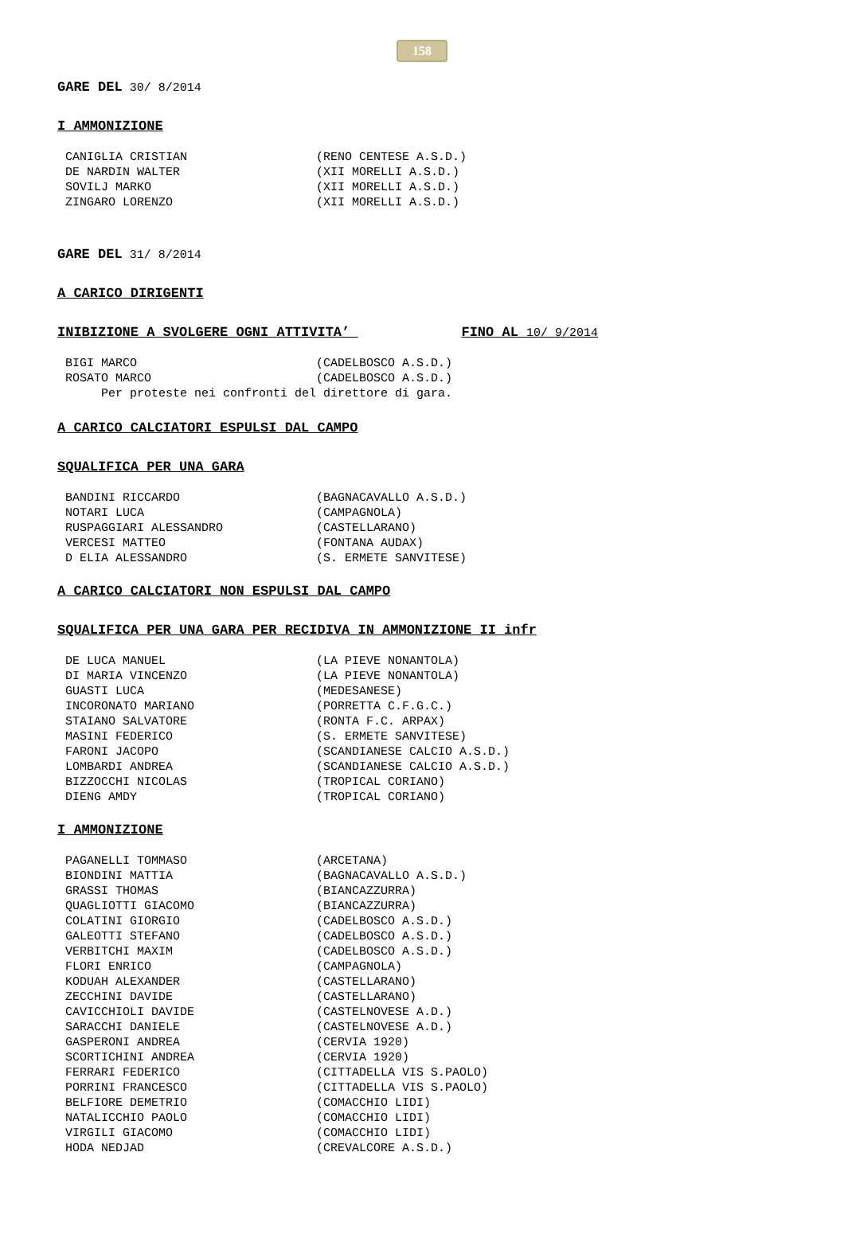158
GARE DEL 30/ 8/2014
I AMMONIZIONE
CANIGLIA CRISTIAN                  (RENO CENTESE A.S.D.)
DE NARDIN WALTER                   (XII MORELLI A.S.D.)
SOVILJ MARKO                       (XII MORELLI A.S.D.)
ZINGARO LORENZO                    (XII MORELLI A.S.D.)
GARE DEL 31/ 8/2014
A CARICO DIRIGENTI
INIBIZIONE A SVOLGERE OGNI ATTIVITA’ FINO AL 10/ 9/2014
BIGI MARCO                         (CADELBOSCO A.S.D.)
ROSATO MARCO                       (CADELBOSCO A.S.D.)
     Per proteste nei confronti del direttore di gara.
A CARICO CALCIATORI ESPULSI DAL CAMPO
SQUALIFICA PER UNA GARA
BANDINI RICCARDO                   (BAGNACAVALLO A.S.D.)
NOTARI LUCA                        (CAMPAGNOLA)
RUSPAGGIARI ALESSANDRO             (CASTELLARANO)
VERCESI MATTEO                     (FONTANA AUDAX)
D ELIA ALESSANDRO                  (S. ERMETE SANVITESE)
A CARICO CALCIATORI NON ESPULSI DAL CAMPO
SQUALIFICA PER UNA GARA PER RECIDIVA IN AMMONIZIONE II infr
DE LUCA MANUEL                     (LA PIEVE NONANTOLA)
DI MARIA VINCENZO                  (LA PIEVE NONANTOLA)
GUASTI LUCA                        (MEDESANESE)
INCORONATO MARIANO                 (PORRETTA C.F.G.C.)
STAIANO SALVATORE                  (RONTA F.C. ARPAX)
MASINI FEDERICO                    (S. ERMETE SANVITESE)
FARONI JACOPO                      (SCANDIANESE CALCIO A.S.D.)
LOMBARDI ANDREA                    (SCANDIANESE CALCIO A.S.D.)
BIZZOCCHI NICOLAS                  (TROPICAL CORIANO)
DIENG AMDY                         (TROPICAL CORIANO)
I AMMONIZIONE
PAGANELLI TOMMASO                  (ARCETANA)
BIONDINI MATTIA                    (BAGNACAVALLO A.S.D.)
GRASSI THOMAS                      (BIANCAZZURRA)
QUAGLIOTTI GIACOMO                 (BIANCAZZURRA)
COLATINI GIORGIO                   (CADELBOSCO A.S.D.)
GALEOTTI STEFANO                   (CADELBOSCO A.S.D.)
VERBITCHI MAXIM                    (CADELBOSCO A.S.D.)
FLORI ENRICO                       (CAMPAGNOLA)
KODUAH ALEXANDER                   (CASTELLARANO)
ZECCHINI DAVIDE                    (CASTELLARANO)
CAVICCHIOLI DAVIDE                 (CASTELNOVESE A.D.)
SARACCHI DANIELE                   (CASTELNOVESE A.D.)
GASPERONI ANDREA                   (CERVIA 1920)
SCORTICHINI ANDREA                 (CERVIA 1920)
FERRARI FEDERICO                   (CITTADELLA VIS S.PAOLO)
PORRINI FRANCESCO                  (CITTADELLA VIS S.PAOLO)
BELFIORE DEMETRIO                  (COMACCHIO LIDI)
NATALICCHIO PAOLO                  (COMACCHIO LIDI)
VIRGILI GIACOMO                    (COMACCHIO LIDI)
HODA NEDJAD                        (CREVALCORE A.S.D.)